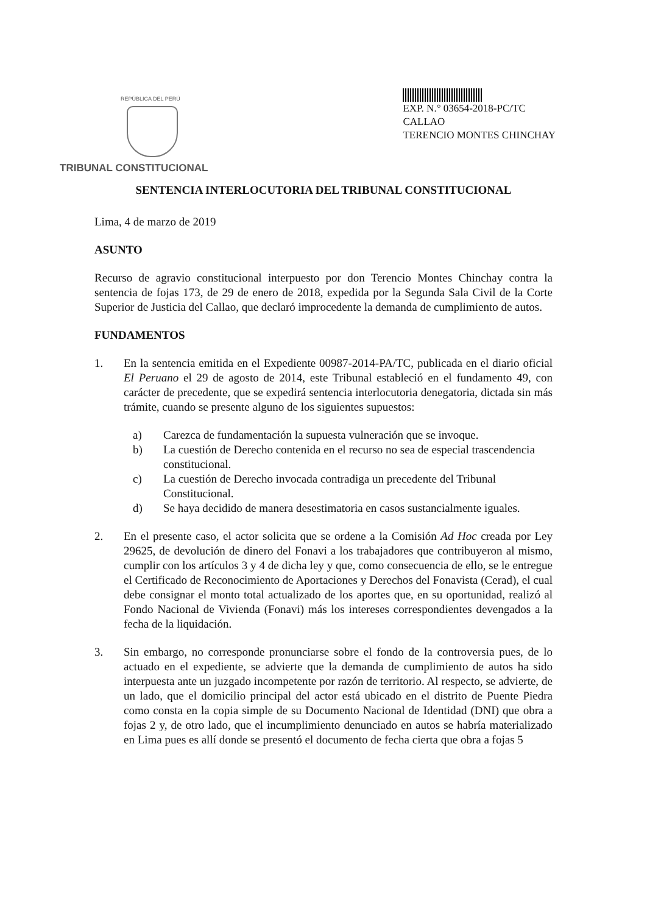REPÚBLICA DEL PERÚ
TRIBUNAL CONSTITUCIONAL
EXP. N.° 03654-2018-PC/TC
CALLAO
TERENCIO MONTES CHINCHAY
SENTENCIA INTERLOCUTORIA DEL TRIBUNAL CONSTITUCIONAL
Lima, 4 de marzo de 2019
ASUNTO
Recurso de agravio constitucional interpuesto por don Terencio Montes Chinchay contra la sentencia de fojas 173, de 29 de enero de 2018, expedida por la Segunda Sala Civil de la Corte Superior de Justicia del Callao, que declaró improcedente la demanda de cumplimiento de autos.
FUNDAMENTOS
1. En la sentencia emitida en el Expediente 00987-2014-PA/TC, publicada en el diario oficial El Peruano el 29 de agosto de 2014, este Tribunal estableció en el fundamento 49, con carácter de precedente, que se expedirá sentencia interlocutoria denegatoria, dictada sin más trámite, cuando se presente alguno de los siguientes supuestos:
a) Carezca de fundamentación la supuesta vulneración que se invoque.
b) La cuestión de Derecho contenida en el recurso no sea de especial trascendencia constitucional.
c) La cuestión de Derecho invocada contradiga un precedente del Tribunal Constitucional.
d) Se haya decidido de manera desestimatoria en casos sustancialmente iguales.
2. En el presente caso, el actor solicita que se ordene a la Comisión Ad Hoc creada por Ley 29625, de devolución de dinero del Fonavi a los trabajadores que contribuyeron al mismo, cumplir con los artículos 3 y 4 de dicha ley y que, como consecuencia de ello, se le entregue el Certificado de Reconocimiento de Aportaciones y Derechos del Fonavista (Cerad), el cual debe consignar el monto total actualizado de los aportes que, en su oportunidad, realizó al Fondo Nacional de Vivienda (Fonavi) más los intereses correspondientes devengados a la fecha de la liquidación.
3. Sin embargo, no corresponde pronunciarse sobre el fondo de la controversia pues, de lo actuado en el expediente, se advierte que la demanda de cumplimiento de autos ha sido interpuesta ante un juzgado incompetente por razón de territorio. Al respecto, se advierte, de un lado, que el domicilio principal del actor está ubicado en el distrito de Puente Piedra como consta en la copia simple de su Documento Nacional de Identidad (DNI) que obra a fojas 2 y, de otro lado, que el incumplimiento denunciado en autos se habría materializado en Lima pues es allí donde se presentó el documento de fecha cierta que obra a fojas 5